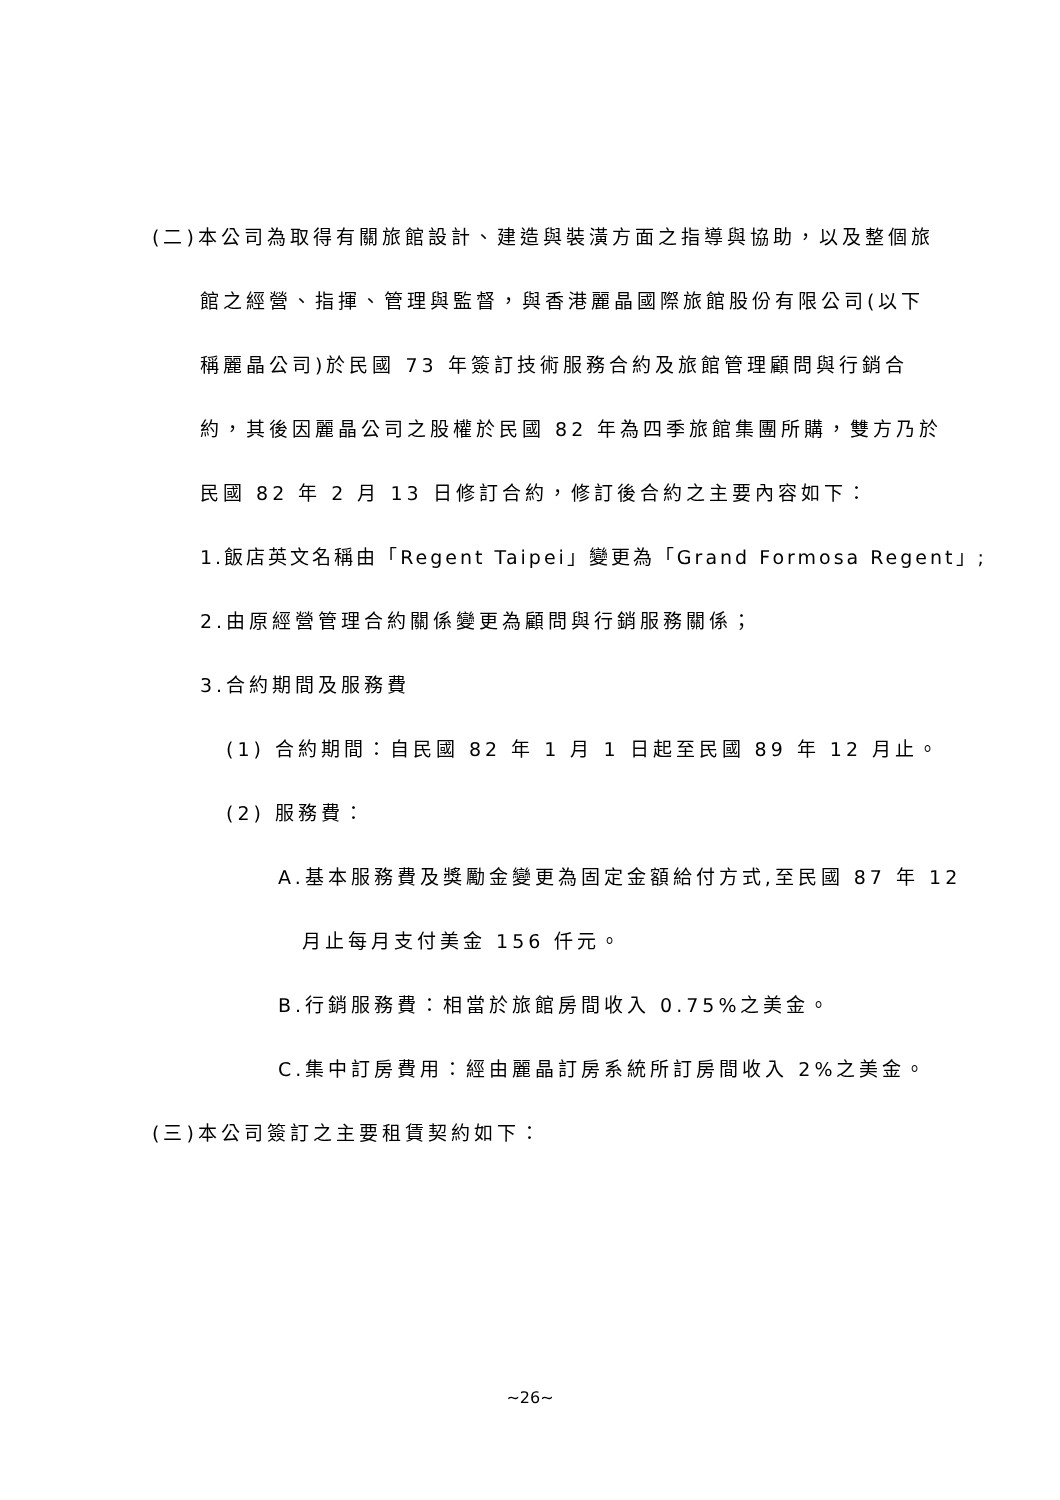(二)本公司為取得有關旅館設計、建造與裝潢方面之指導與協助，以及整個旅
館之經營、指揮、管理與監督，與香港麗晶國際旅館股份有限公司(以下
稱麗晶公司)於民國 73 年簽訂技術服務合約及旅館管理顧問與行銷合
約，其後因麗晶公司之股權於民國 82 年為四季旅館集團所購，雙方乃於
民國 82 年 2 月 13 日修訂合約，修訂後合約之主要內容如下：
1.飯店英文名稱由「Regent Taipei」變更為「Grand Formosa Regent」;
2.由原經營管理合約關係變更為顧問與行銷服務關係；
3.合約期間及服務費
(1) 合約期間：自民國 82 年 1 月 1 日起至民國 89 年 12 月止。
(2) 服務費：
A.基本服務費及獎勵金變更為固定金額給付方式,至民國 87 年 12
月止每月支付美金 156 仟元。
B.行銷服務費：相當於旅館房間收入 0.75%之美金。
C.集中訂房費用：經由麗晶訂房系統所訂房間收入 2%之美金。
(三)本公司簽訂之主要租賃契約如下：
~26~